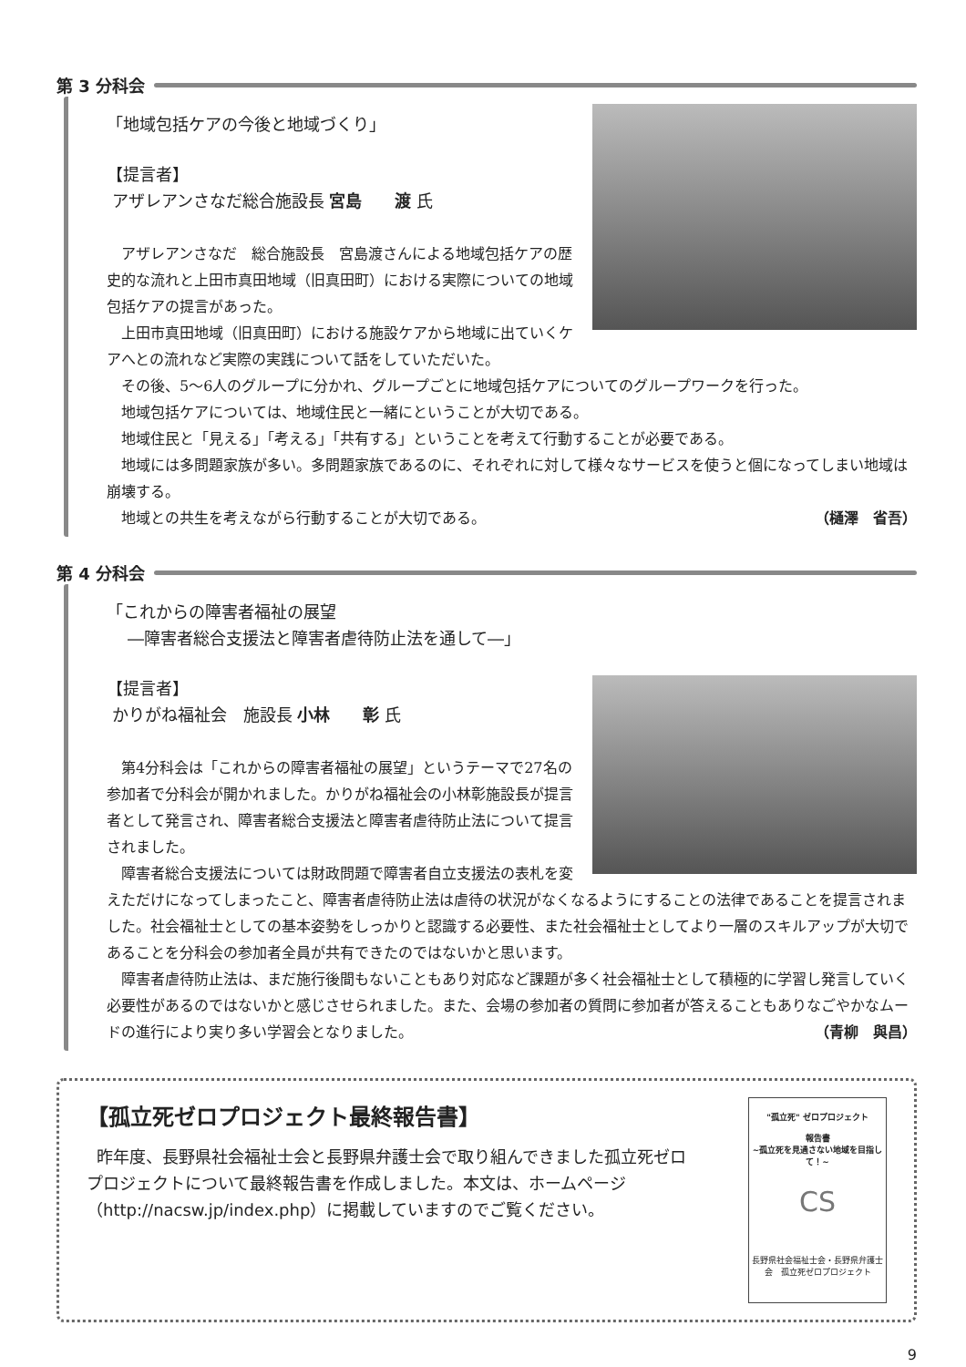第 3 分科会
「地域包括ケアの今後と地域づくり」
【提言者】
アザレアンさなだ総合施設長 宮島　　渡 氏
アザレアンさなだ　総合施設長　宮島渡さんによる地域包括ケアの歴史的な流れと上田市真田地域（旧真田町）における実際についての地域包括ケアの提言があった。
上田市真田地域（旧真田町）における施設ケアから地域に出ていくケアへとの流れなど実際の実践について話をしていただいた。
その後、5～6人のグループに分かれ、グループごとに地域包括ケアについてのグループワークを行った。
地域包括ケアについては、地域住民と一緒にということが大切である。
地域住民と「見える」「考える」「共有する」ということを考えて行動することが必要である。
地域には多問題家族が多い。多問題家族であるのに、それぞれに対して様々なサービスを使うと個になってしまい地域は崩壊する。
地域との共生を考えながら行動することが大切である。 （樋澤　省吾）
第 4 分科会
「これからの障害者福祉の展望
―障害者総合支援法と障害者虐待防止法を通して―」
【提言者】
かりがね福祉会　施設長 小林　　彰 氏
第4分科会は「これからの障害者福祉の展望」というテーマで27名の参加者で分科会が開かれました。かりがね福祉会の小林彰施設長が提言者として発言され、障害者総合支援法と障害者虐待防止法について提言されました。
障害者総合支援法については財政問題で障害者自立支援法の表札を変えただけになってしまったこと、障害者虐待防止法は虐待の状況がなくなるようにすることの法律であることを提言されました。社会福祉士としての基本姿勢をしっかりと認識する必要性、また社会福祉士としてより一層のスキルアップが大切であることを分科会の参加者全員が共有できたのではないかと思います。
障害者虐待防止法は、まだ施行後間もないこともあり対応など課題が多く社会福祉士として積極的に学習し発言していく必要性があるのではないかと感じさせられました。また、会場の参加者の質問に参加者が答えることもありなごやかなムードの進行により実り多い学習会となりました。 （青柳　與昌）
【孤立死ゼロプロジェクト最終報告書】
昨年度、長野県社会福祉士会と長野県弁護士会で取り組んできました孤立死ゼロプロジェクトについて最終報告書を作成しました。本文は、ホームページ（http://nacsw.jp/index.php）に掲載していますのでご覧ください。
"孤立死" ゼロプロジェクト
報告書
~孤立死を見過さない地域を目指して！~
CS
長野県社会福祉士会・長野県弁護士会　孤立死ゼロプロジェクト
9